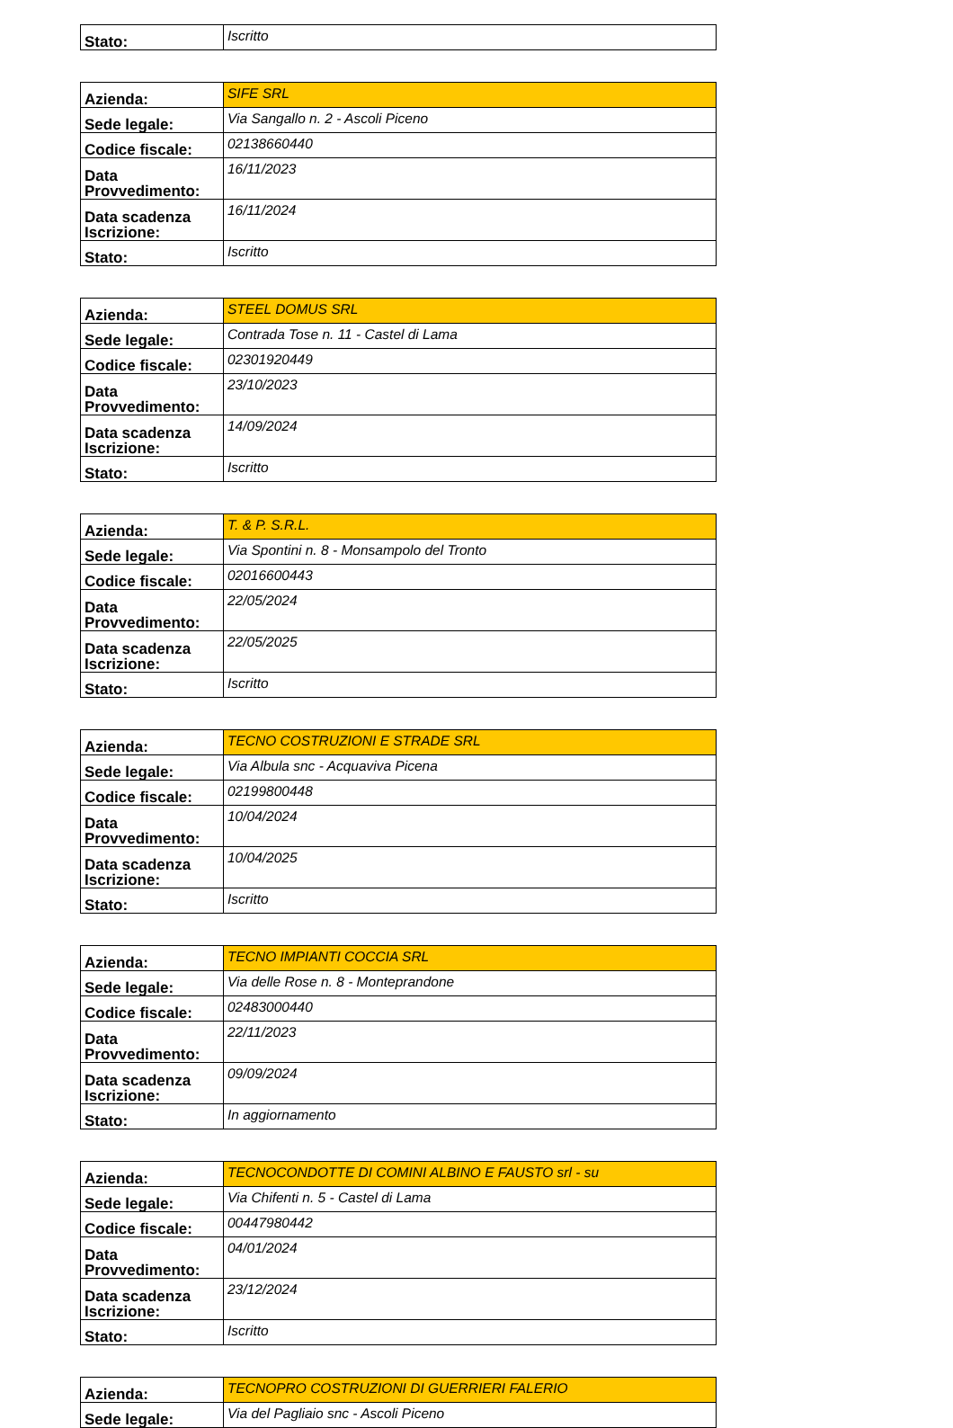| Stato: | Iscritto |
| Azienda: | SIFE SRL |
| Sede legale: | Via Sangallo n. 2 - Ascoli Piceno |
| Codice fiscale: | 02138660440 |
| Data Provvedimento: | 16/11/2023 |
| Data scadenza Iscrizione: | 16/11/2024 |
| Stato: | Iscritto |
| Azienda: | STEEL DOMUS SRL |
| Sede legale: | Contrada Tose n. 11 - Castel di Lama |
| Codice fiscale: | 02301920449 |
| Data Provvedimento: | 23/10/2023 |
| Data scadenza Iscrizione: | 14/09/2024 |
| Stato: | Iscritto |
| Azienda: | T. & P. S.R.L. |
| Sede legale: | Via Spontini n. 8 - Monsampolo del Tronto |
| Codice fiscale: | 02016600443 |
| Data Provvedimento: | 22/05/2024 |
| Data scadenza Iscrizione: | 22/05/2025 |
| Stato: | Iscritto |
| Azienda: | TECNO COSTRUZIONI E STRADE SRL |
| Sede legale: | Via Albula snc - Acquaviva Picena |
| Codice fiscale: | 02199800448 |
| Data Provvedimento: | 10/04/2024 |
| Data scadenza Iscrizione: | 10/04/2025 |
| Stato: | Iscritto |
| Azienda: | TECNO IMPIANTI COCCIA SRL |
| Sede legale: | Via delle Rose n. 8 - Monteprandone |
| Codice fiscale: | 02483000440 |
| Data Provvedimento: | 22/11/2023 |
| Data scadenza Iscrizione: | 09/09/2024 |
| Stato: | In aggiornamento |
| Azienda: | TECNOCONDOTTE DI COMINI ALBINO E FAUSTO srl - su |
| Sede legale: | Via Chifenti n. 5 - Castel di Lama |
| Codice fiscale: | 00447980442 |
| Data Provvedimento: | 04/01/2024 |
| Data scadenza Iscrizione: | 23/12/2024 |
| Stato: | Iscritto |
| Azienda: | TECNOPRO COSTRUZIONI DI GUERRIERI FALERIO |
| Sede legale: | Via del Pagliaio snc - Ascoli Piceno |